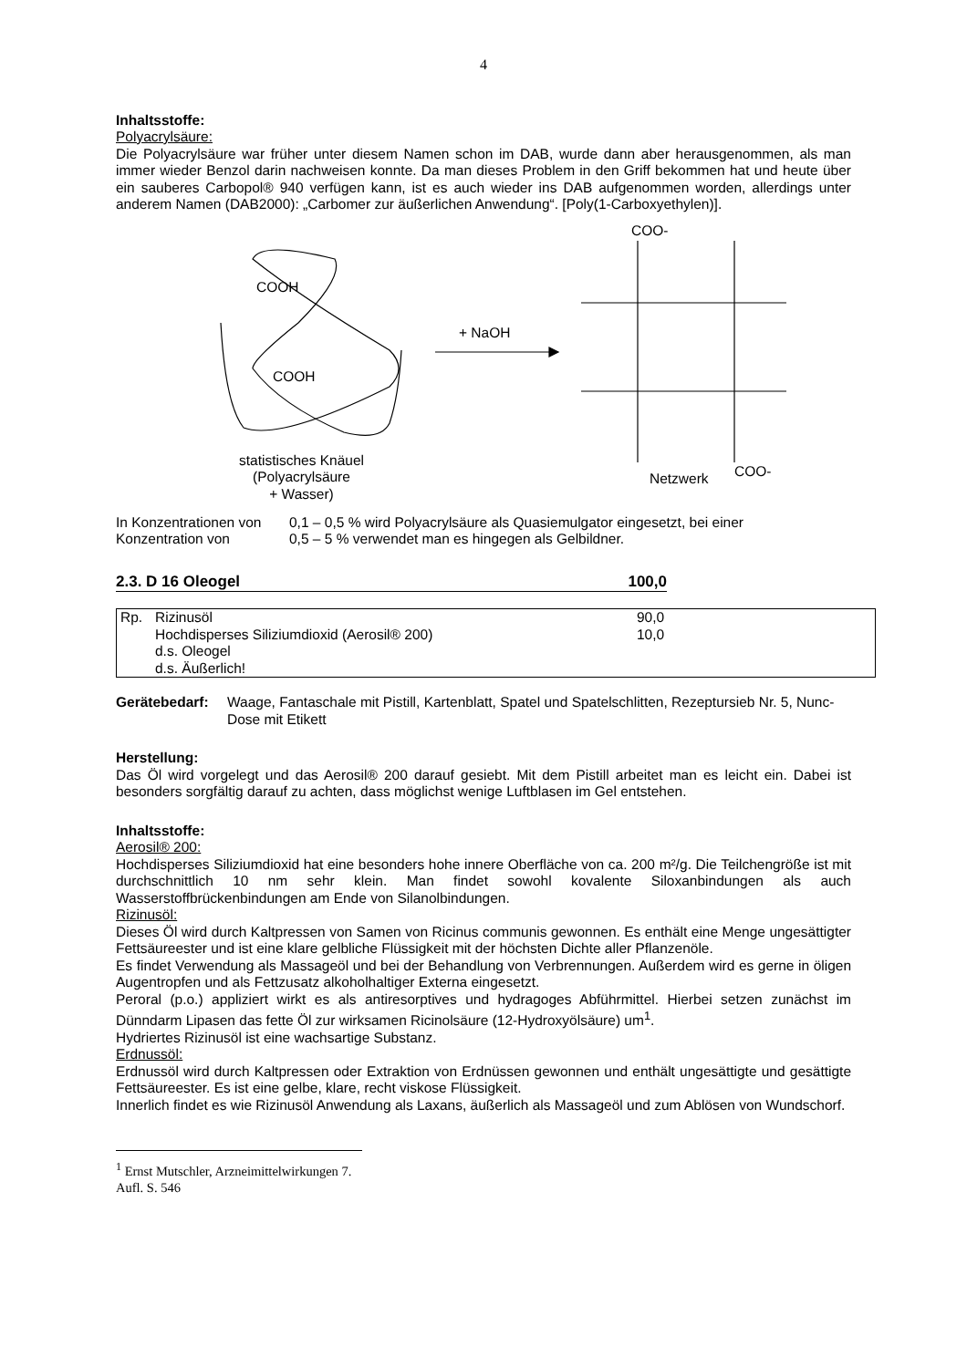4
Inhaltsstoffe:
Polyacrylsäure:
Die Polyacrylsäure war früher unter diesem Namen schon im DAB, wurde dann aber herausgenommen, als man immer wieder Benzol darin nachweisen konnte. Da man dieses Problem in den Griff bekommen hat und heute über ein sauberes Carbopol® 940 verfügen kann, ist es auch wieder ins DAB aufgenommen worden, allerdings unter anderem Namen (DAB2000): „Carbomer zur äußerlichen Anwendung“. [Poly(1-Carboxyethylen)].
COOH
COOH
+ NaOH
COO-
COO- Netzwerk
statistisches Knäuel
(Polyacrylsäure
+ Wasser)
| In Konzentrationen von | 0,1 – 0,5 % wird Polyacrylsäure als Quasiemulgator eingesetzt, bei einer |
| Konzentration von | 0,5 – 5 % verwendet man es hingegen als Gelbildner. |
2.3. D 16 Oleogel 100,0
| Rp. | Rizinusöl | 90,0 |
| | Hochdisperses Siliziumdioxid (Aerosil® 200) | 10,0 |
| | d.s. Oleogel | |
| | d.s. Äußerlich! | |
| Gerätebedarf: | Waage, Fantaschale mit Pistill, Kartenblatt, Spatel und Spatelschlitten, Rezeptursieb Nr. 5, Nunc-Dose mit Etikett |
Herstellung:
Das Öl wird vorgelegt und das Aerosil® 200 darauf gesiebt. Mit dem Pistill arbeitet man es leicht ein. Dabei ist besonders sorgfältig darauf zu achten, dass möglichst wenige Luftblasen im Gel entstehen.
Inhaltsstoffe:
Aerosil® 200:
Hochdisperses Siliziumdioxid hat eine besonders hohe innere Oberfläche von ca. 200 m²/g. Die Teilchengröße ist mit durchschnittlich 10 nm sehr klein. Man findet sowohl kovalente Siloxanbindungen als auch Wasserstoffbrückenbindungen am Ende von Silanolbindungen.
Rizinusöl:
Dieses Öl wird durch Kaltpressen von Samen von Ricinus communis gewonnen. Es enthält eine Menge ungesättigter Fettsäureester und ist eine klare gelbliche Flüssigkeit mit der höchsten Dichte aller Pflanzenöle.
Es findet Verwendung als Massageöl und bei der Behandlung von Verbrennungen. Außerdem wird es gerne in öligen Augentropfen und als Fettzusatz alkoholhaltiger Externa eingesetzt.
Peroral (p.o.) appliziert wirkt es als antiresorptives und hydragoges Abführmittel. Hierbei setzen zunächst im Dünndarm Lipasen das fette Öl zur wirksamen Ricinolsäure (12-Hydroxyölsäure) um<sup>1</sup>.
Hydriertes Rizinusöl ist eine wachsartige Substanz.
Erdnussöl:
Erdnussöl wird durch Kaltpressen oder Extraktion von Erdnüssen gewonnen und enthält ungesättigte und gesättigte Fettsäureester. Es ist eine gelbe, klare, recht viskose Flüssigkeit.
Innerlich findet es wie Rizinusöl Anwendung als Laxans, äußerlich als Massageöl und zum Ablösen von Wundschorf.
<sup>1</sup> Ernst Mutschler, Arzneimittelwirkungen 7. Aufl. S. 546